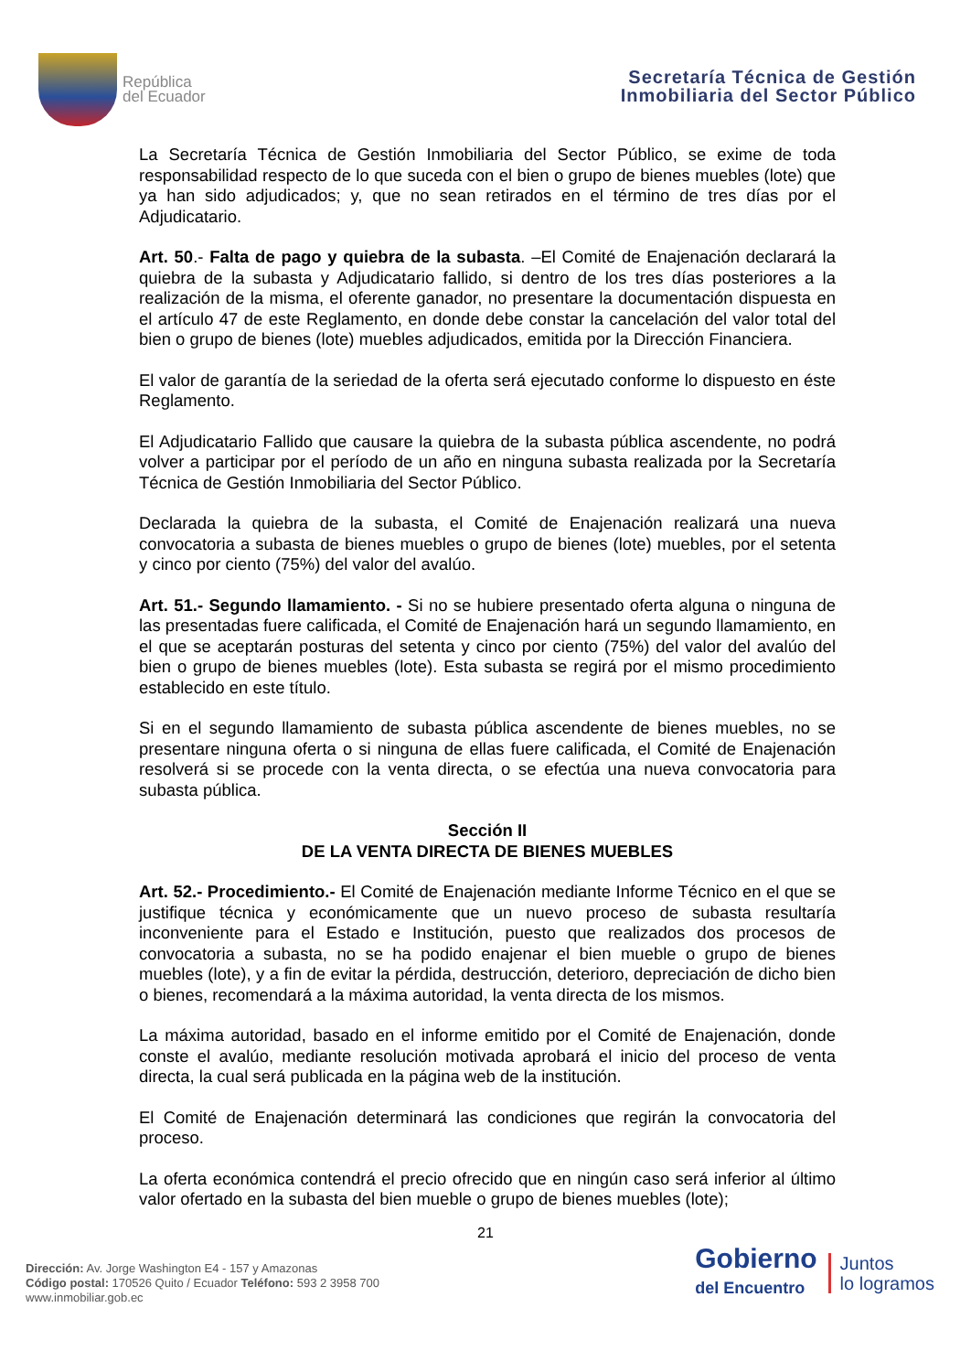República
del Ecuador
Secretaría Técnica de Gestión
Inmobiliaria del Sector Público
La Secretaría Técnica de Gestión Inmobiliaria del Sector Público, se exime de toda responsabilidad respecto de lo que suceda con el bien o grupo de bienes muebles (lote) que ya han sido adjudicados; y, que no sean retirados en el término de tres días por el Adjudicatario.
Art. 50.- Falta de pago y quiebra de la subasta. –El Comité de Enajenación declarará la quiebra de la subasta y Adjudicatario fallido, si dentro de los tres días posteriores a la realización de la misma, el oferente ganador, no presentare la documentación dispuesta en el artículo 47 de este Reglamento, en donde debe constar la cancelación del valor total del bien o grupo de bienes (lote) muebles adjudicados, emitida por la Dirección Financiera.
El valor de garantía de la seriedad de la oferta será ejecutado conforme lo dispuesto en éste Reglamento.
El Adjudicatario Fallido que causare la quiebra de la subasta pública ascendente, no podrá volver a participar por el período de un año en ninguna subasta realizada por la Secretaría Técnica de Gestión Inmobiliaria del Sector Público.
Declarada la quiebra de la subasta, el Comité de Enajenación realizará una nueva convocatoria a subasta de bienes muebles o grupo de bienes (lote) muebles, por el setenta y cinco por ciento (75%) del valor del avalúo.
Art. 51.- Segundo llamamiento. - Si no se hubiere presentado oferta alguna o ninguna de las presentadas fuere calificada, el Comité de Enajenación hará un segundo llamamiento, en el que se aceptarán posturas del setenta y cinco por ciento (75%) del valor del avalúo del bien o grupo de bienes muebles (lote). Esta subasta se regirá por el mismo procedimiento establecido en este título.
Si en el segundo llamamiento de subasta pública ascendente de bienes muebles, no se presentare ninguna oferta o si ninguna de ellas fuere calificada, el Comité de Enajenación resolverá si se procede con la venta directa, o se efectúa una nueva convocatoria para subasta pública.
Sección II
DE LA VENTA DIRECTA DE BIENES MUEBLES
Art. 52.- Procedimiento.- El Comité de Enajenación mediante Informe Técnico en el que se justifique técnica y económicamente que un nuevo proceso de subasta resultaría inconveniente para el Estado e Institución, puesto que realizados dos procesos de convocatoria a subasta, no se ha podido enajenar el bien mueble o grupo de bienes muebles (lote), y a fin de evitar la pérdida, destrucción, deterioro, depreciación de dicho bien o bienes, recomendará a la máxima autoridad, la venta directa de los mismos.
La máxima autoridad, basado en el informe emitido por el Comité de Enajenación, donde conste el avalúo, mediante resolución motivada aprobará el inicio del proceso de venta directa, la cual será publicada en la página web de la institución.
El Comité de Enajenación determinará las condiciones que regirán la convocatoria del proceso.
La oferta económica contendrá el precio ofrecido que en ningún caso será inferior al último valor ofertado en la subasta del bien mueble o grupo de bienes muebles (lote);
21
Dirección: Av. Jorge Washington E4 - 157 y Amazonas
Código postal: 170526 Quito / Ecuador Teléfono: 593 2 3958 700
www.inmobiliar.gob.ec
Gobierno
del Encuentro
Juntos
lo logramos